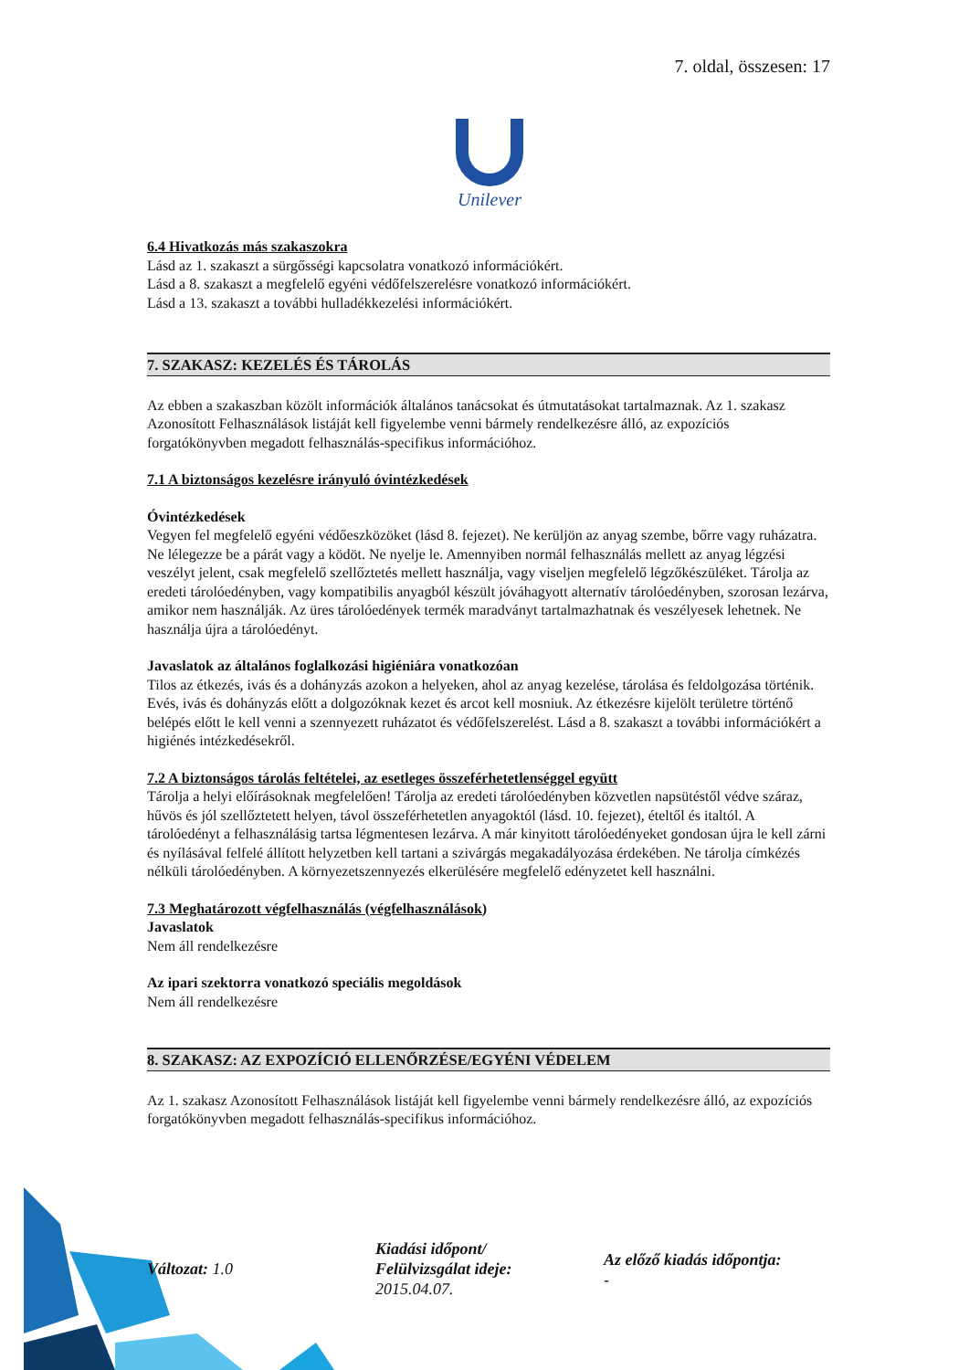7. oldal, összesen: 17
Unilever
6.4 Hivatkozás más szakaszokra
Lásd az 1. szakaszt a sürgősségi kapcsolatra vonatkozó információkért.
Lásd a 8. szakaszt a megfelelő egyéni védőfelszerelésre vonatkozó információkért.
Lásd a 13. szakaszt a további hulladékkezelési információkért.
7. SZAKASZ: KEZELÉS ÉS TÁROLÁS
Az ebben a szakaszban közölt információk általános tanácsokat és útmutatásokat tartalmaznak. Az 1. szakasz Azonosított Felhasználások listáját kell figyelembe venni bármely rendelkezésre álló, az expozíciós forgatókönyvben megadott felhasználás-specifikus információhoz.
7.1 A biztonságos kezelésre irányuló óvintézkedések
Óvintézkedések
Vegyen fel megfelelő egyéni védőeszközöket (lásd 8. fejezet). Ne kerüljön az anyag szembe, bőrre vagy ruházatra. Ne lélegezze be a párát vagy a ködöt. Ne nyelje le. Amennyiben normál felhasználás mellett az anyag légzési veszélyt jelent, csak megfelelő szellőztetés mellett használja, vagy viseljen megfelelő légzőkészüléket. Tárolja az eredeti tárolóedényben, vagy kompatibilis anyagból készült jóváhagyott alternatív tárolóedényben, szorosan lezárva, amikor nem használják. Az üres tárolóedények termék maradványt tartalmazhatnak és veszélyesek lehetnek. Ne használja újra a tárolóedényt.
Javaslatok az általános foglalkozási higiéniára vonatkozóan
Tilos az étkezés, ivás és a dohányzás azokon a helyeken, ahol az anyag kezelése, tárolása és feldolgozása történik. Evés, ivás és dohányzás előtt a dolgozóknak kezet és arcot kell mosniuk. Az étkezésre kijelölt területre történő belépés előtt le kell venni a szennyezett ruházatot és védőfelszerelést. Lásd a 8. szakaszt a további információkért a higiénés intézkedésekről.
7.2 A biztonságos tárolás feltételei, az esetleges összeférhetetlenséggel együtt
Tárolja a helyi előírásoknak megfelelően! Tárolja az eredeti tárolóedényben közvetlen napsütéstől védve száraz, hűvös és jól szellőztetett helyen, távol összeférhetetlen anyagoktól (lásd. 10. fejezet), ételtől és italtól. A tárolóedényt a felhasználásig tartsa légmentesen lezárva. A már kinyitott tárolóedényeket gondosan újra le kell zárni és nyílásával felfelé állított helyzetben kell tartani a szivárgás megakadályozása érdekében. Ne tárolja címkézés nélküli tárolóedényben. A környezetszennyezés elkerülésére megfelelő edényzetet kell használni.
7.3 Meghatározott végfelhasználás (végfelhasználások)
Javaslatok
Nem áll rendelkezésre
Az ipari szektorra vonatkozó speciális megoldások
Nem áll rendelkezésre
8. SZAKASZ: AZ EXPOZÍCIÓ ELLENŐRZÉSE/EGYÉNI VÉDELEM
Az 1. szakasz Azonosított Felhasználások listáját kell figyelembe venni bármely rendelkezésre álló, az expozíciós forgatókönyvben megadott felhasználás-specifikus információhoz.
Változat: 1.0
Kiadási időpont/
Felülvizsgálat ideje:
2015.04.07.
Az előző kiadás időpontja:
-